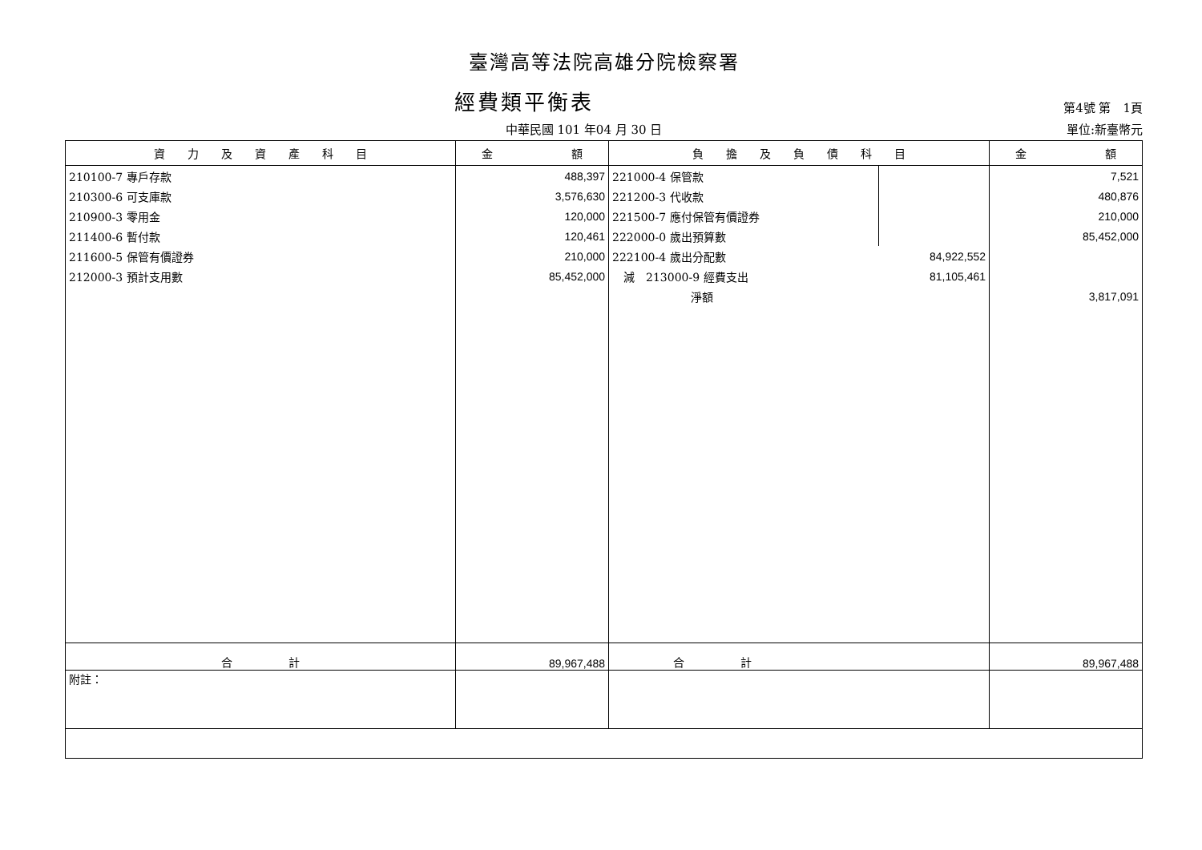臺灣高等法院高雄分院檢察署
經費類平衡表
第4號 第　1頁
中華民國 101 年04 月 30 日 單位:新臺幣元
| 資 力 及 資 產 科 目 | 金 額 | 負 擔 及 負 債 科 目 | | 金 額 |
| --- | --- | --- | --- | --- |
| 210100-7 專戶存款 | 488,397 | 221000-4 保管款 | | 7,521 |
| 210300-6 可支庫款 | 3,576,630 | 221200-3 代收款 | | 480,876 |
| 210900-3 零用金 | 120,000 | 221500-7 應付保管有價證券 | | 210,000 |
| 211400-6 暫付款 | 120,461 | 222000-0 歲出預算數 | | 85,452,000 |
| 211600-5 保管有價證券 | 210,000 | 222100-4 歲出分配數 | 84,922,552 | |
| 212000-3 預計支用數 | 85,452,000 | 減 213000-9 經費支出 | 81,105,461 | |
| | | 淨額 | | 3,817,091 |
| 合 計 | 89,967,488 | 合 計 | | 89,967,488 |
| 附註： | | | | |